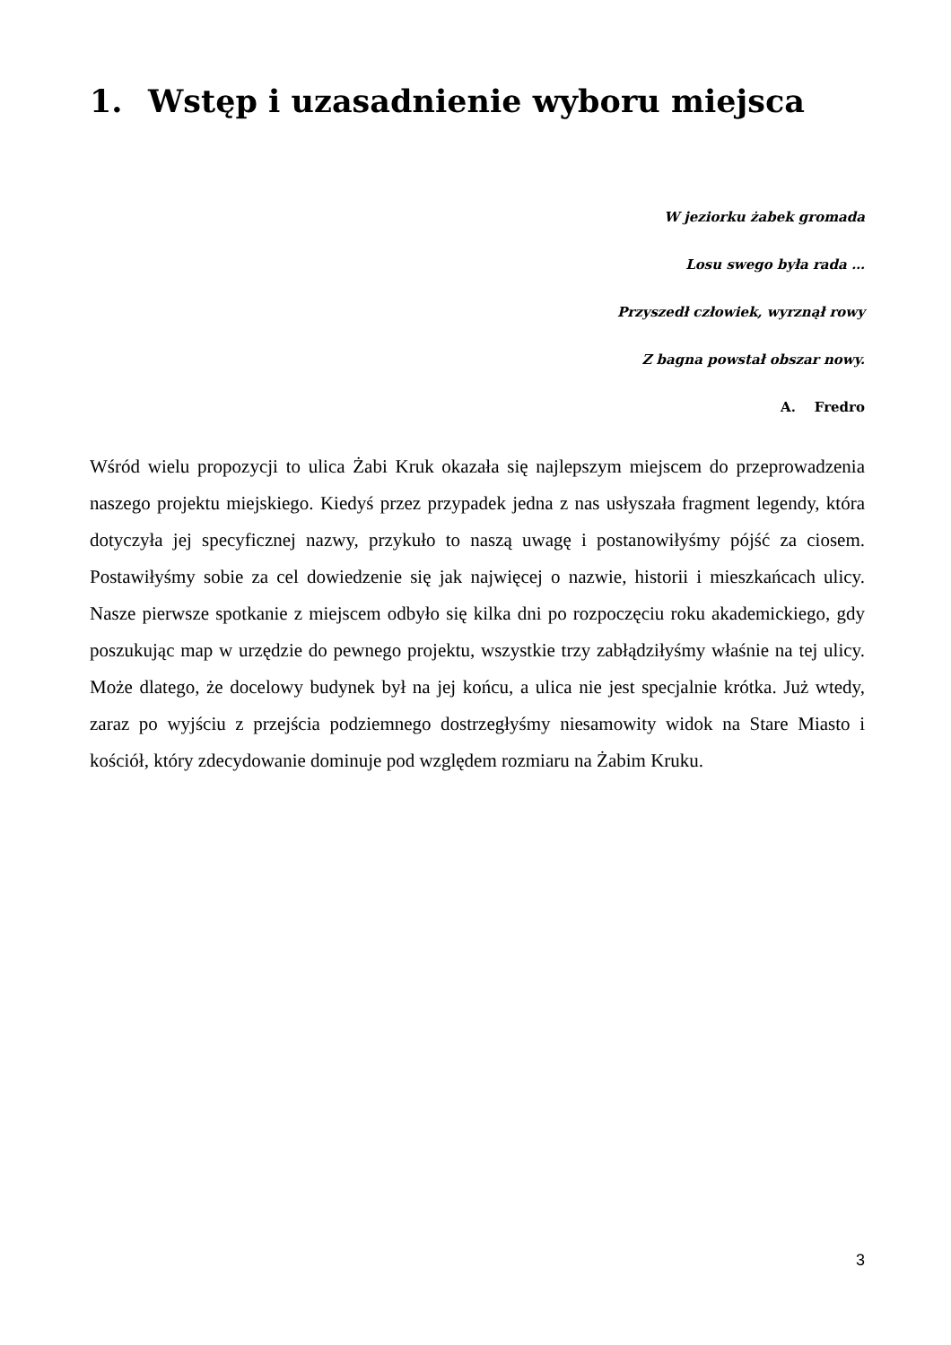1. Wstęp i uzasadnienie wyboru miejsca
W jeziorku żabek gromada
Losu swego była rada …
Przyszedł człowiek, wyrznął rowy
Z bagna powstał obszar nowy.
A. Fredro
Wśród wielu propozycji to ulica Żabi Kruk okazała się najlepszym miejscem do przeprowadzenia naszego projektu miejskiego. Kiedyś przez przypadek jedna z nas usłyszała fragment legendy, która dotyczyła jej specyficznej nazwy, przykuło to naszą uwagę i postanowiłyśmy pójść za ciosem. Postawiłyśmy sobie za cel dowiedzenie się jak najwięcej o nazwie, historii i mieszkańcach ulicy. Nasze pierwsze spotkanie z miejscem odbyło się kilka dni po rozpoczęciu roku akademickiego, gdy poszukując map w urzędzie do pewnego projektu, wszystkie trzy zabłądziłyśmy właśnie na tej ulicy. Może dlatego, że docelowy budynek był na jej końcu, a ulica nie jest specjalnie krótka. Już wtedy, zaraz po wyjściu z przejścia podziemnego dostrzegłyśmy niesamowity widok na Stare Miasto i kościół, który zdecydowanie dominuje pod względem rozmiaru na Żabim Kruku.
3